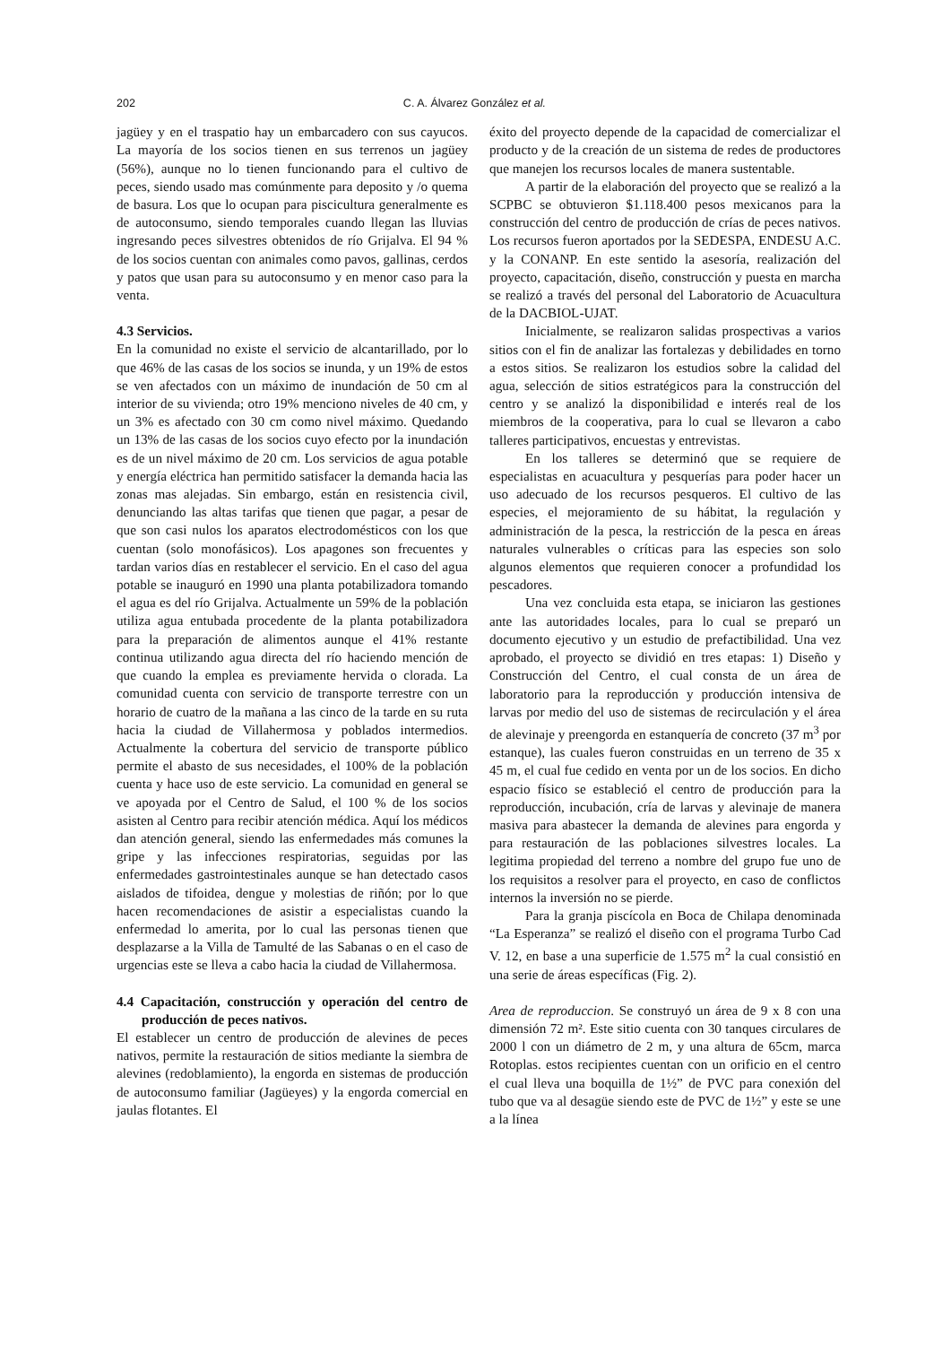202 C. A. Álvarez González et al.
jagüey y en el traspatio hay un embarcadero con sus cayucos. La mayoría de los socios tienen en sus terrenos un jagüey (56%), aunque no lo tienen funcionando para el cultivo de peces, siendo usado mas comúnmente para deposito y /o quema de basura. Los que lo ocupan para piscicultura generalmente es de autoconsumo, siendo temporales cuando llegan las lluvias ingresando peces silvestres obtenidos de río Grijalva. El 94 % de los socios cuentan con animales como pavos, gallinas, cerdos y patos que usan para su autoconsumo y en menor caso para la venta.
4.3 Servicios.
En la comunidad no existe el servicio de alcantarillado, por lo que 46% de las casas de los socios se inunda, y un 19% de estos se ven afectados con un máximo de inundación de 50 cm al interior de su vivienda; otro 19% menciono niveles de 40 cm, y un 3% es afectado con 30 cm como nivel máximo. Quedando un 13% de las casas de los socios cuyo efecto por la inundación es de un nivel máximo de 20 cm. Los servicios de agua potable y energía eléctrica han permitido satisfacer la demanda hacia las zonas mas alejadas. Sin embargo, están en resistencia civil, denunciando las altas tarifas que tienen que pagar, a pesar de que son casi nulos los aparatos electrodomésticos con los que cuentan (solo monofásicos). Los apagones son frecuentes y tardan varios días en restablecer el servicio. En el caso del agua potable se inauguró en 1990 una planta potabilizadora tomando el agua es del río Grijalva. Actualmente un 59% de la población utiliza agua entubada procedente de la planta potabilizadora para la preparación de alimentos aunque el 41% restante continua utilizando agua directa del río haciendo mención de que cuando la emplea es previamente hervida o clorada. La comunidad cuenta con servicio de transporte terrestre con un horario de cuatro de la mañana a las cinco de la tarde en su ruta hacia la ciudad de Villahermosa y poblados intermedios. Actualmente la cobertura del servicio de transporte público permite el abasto de sus necesidades, el 100% de la población cuenta y hace uso de este servicio. La comunidad en general se ve apoyada por el Centro de Salud, el 100 % de los socios asisten al Centro para recibir atención médica. Aquí los médicos dan atención general, siendo las enfermedades más comunes la gripe y las infecciones respiratorias, seguidas por las enfermedades gastrointestinales aunque se han detectado casos aislados de tifoidea, dengue y molestias de riñón; por lo que hacen recomendaciones de asistir a especialistas cuando la enfermedad lo amerita, por lo cual las personas tienen que desplazarse a la Villa de Tamulté de las Sabanas o en el caso de urgencias este se lleva a cabo hacia la ciudad de Villahermosa.
4.4 Capacitación, construcción y operación del centro de producción de peces nativos.
El establecer un centro de producción de alevines de peces nativos, permite la restauración de sitios mediante la siembra de alevines (redoblamiento), la engorda en sistemas de producción de autoconsumo familiar (Jagüeyes) y la engorda comercial en jaulas flotantes. El
éxito del proyecto depende de la capacidad de comercializar el producto y de la creación de un sistema de redes de productores que manejen los recursos locales de manera sustentable.
A partir de la elaboración del proyecto que se realizó a la SCPBC se obtuvieron $1.118.400 pesos mexicanos para la construcción del centro de producción de crías de peces nativos. Los recursos fueron aportados por la SEDESPA, ENDESU A.C. y la CONANP. En este sentido la asesoría, realización del proyecto, capacitación, diseño, construcción y puesta en marcha se realizó a través del personal del Laboratorio de Acuacultura de la DACBIOL-UJAT.
Inicialmente, se realizaron salidas prospectivas a varios sitios con el fin de analizar las fortalezas y debilidades en torno a estos sitios. Se realizaron los estudios sobre la calidad del agua, selección de sitios estratégicos para la construcción del centro y se analizó la disponibilidad e interés real de los miembros de la cooperativa, para lo cual se llevaron a cabo talleres participativos, encuestas y entrevistas.
En los talleres se determinó que se requiere de especialistas en acuacultura y pesquerías para poder hacer un uso adecuado de los recursos pesqueros. El cultivo de las especies, el mejoramiento de su hábitat, la regulación y administración de la pesca, la restricción de la pesca en áreas naturales vulnerables o críticas para las especies son solo algunos elementos que requieren conocer a profundidad los pescadores.
Una vez concluida esta etapa, se iniciaron las gestiones ante las autoridades locales, para lo cual se preparó un documento ejecutivo y un estudio de prefactibilidad. Una vez aprobado, el proyecto se dividió en tres etapas: 1) Diseño y Construcción del Centro, el cual consta de un área de laboratorio para la reproducción y producción intensiva de larvas por medio del uso de sistemas de recirculación y el área de alevinaje y preengorda en estanquería de concreto (37 m<sup>3</sup> por estanque), las cuales fueron construidas en un terreno de 35 x 45 m, el cual fue cedido en venta por un de los socios. En dicho espacio físico se estableció el centro de producción para la reproducción, incubación, cría de larvas y alevinaje de manera masiva para abastecer la demanda de alevines para engorda y para restauración de las poblaciones silvestres locales. La legitima propiedad del terreno a nombre del grupo fue uno de los requisitos a resolver para el proyecto, en caso de conflictos internos la inversión no se pierde.
Para la granja piscícola en Boca de Chilapa denominada “La Esperanza” se realizó el diseño con el programa Turbo Cad V. 12, en base a una superficie de 1.575 m<sup>2</sup> la cual consistió en una serie de áreas específicas (Fig. 2).
Area de reproduccion. Se construyó un área de 9 x 8 con una dimensión 72 m². Este sitio cuenta con 30 tanques circulares de 2000 l con un diámetro de 2 m, y una altura de 65cm, marca Rotoplas. estos recipientes cuentan con un orificio en el centro el cual lleva una boquilla de 1½” de PVC para conexión del tubo que va al desagüe siendo este de PVC de 1½” y este se une a la línea